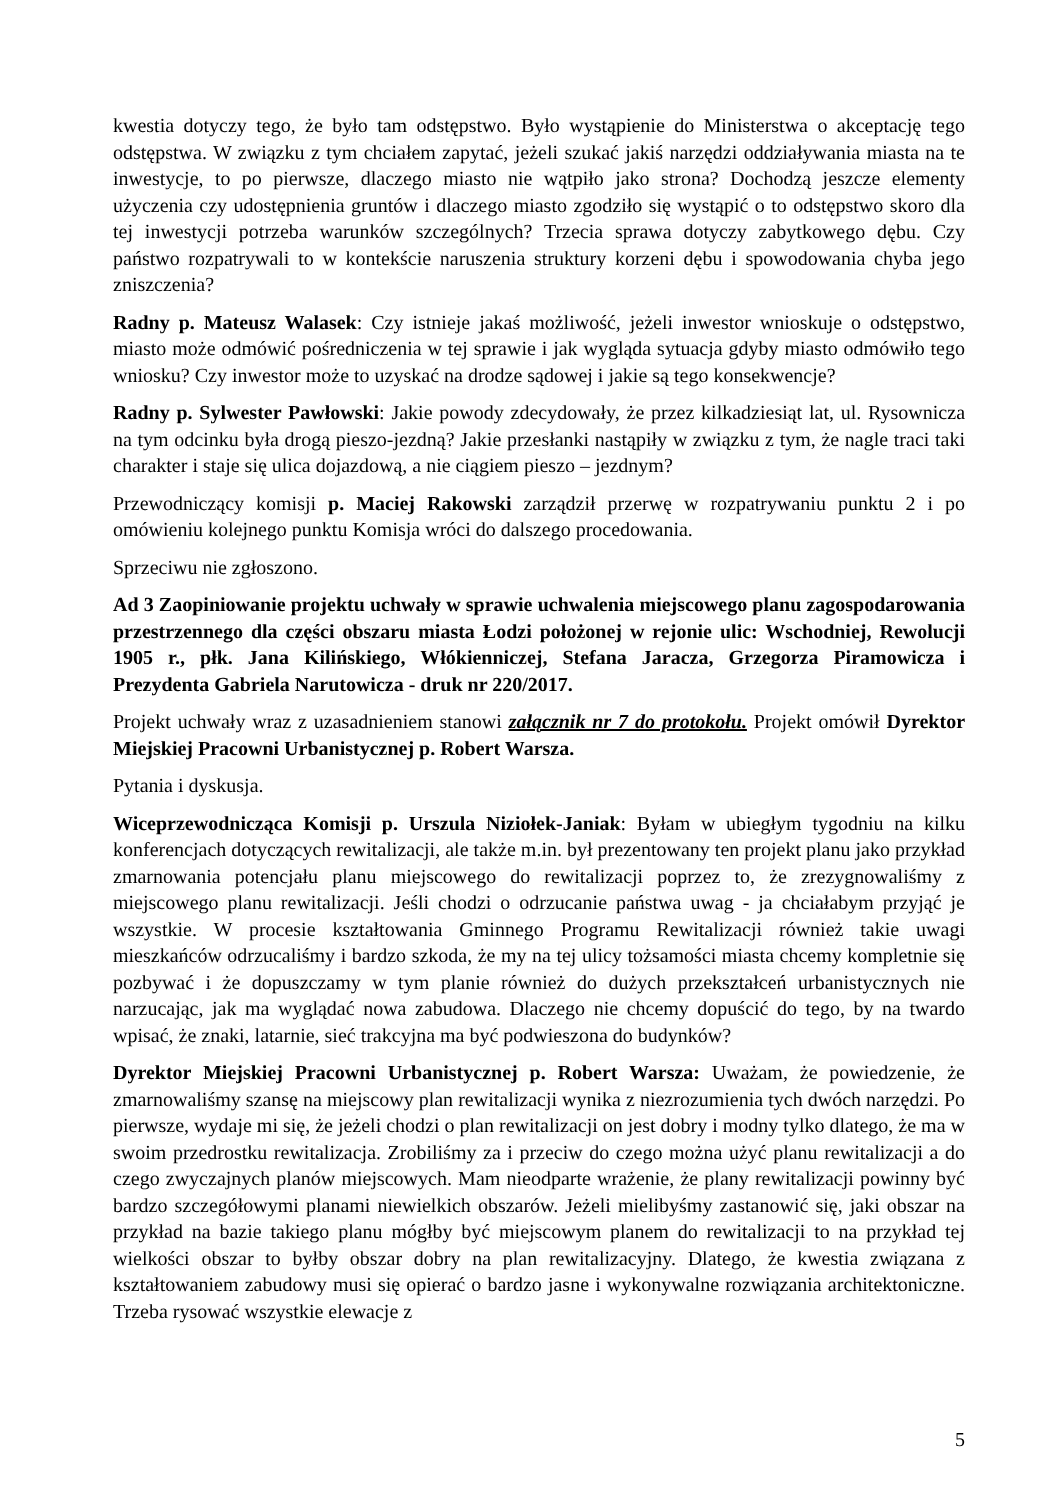kwestia dotyczy tego, że było tam odstępstwo. Było wystąpienie do Ministerstwa o akceptację tego odstępstwa. W związku z tym chciałem zapytać, jeżeli szukać jakiś narzędzi oddziaływania miasta na te inwestycje, to po pierwsze, dlaczego miasto nie wątpiło jako strona? Dochodzą jeszcze elementy użyczenia czy udostępnienia gruntów i dlaczego miasto zgodziło się wystąpić o to odstępstwo skoro dla tej inwestycji potrzeba warunków szczególnych? Trzecia sprawa dotyczy zabytkowego dębu. Czy państwo rozpatrywali to w kontekście naruszenia struktury korzeni dębu i spowodowania chyba jego zniszczenia?
Radny p. Mateusz Walasek: Czy istnieje jakaś możliwość, jeżeli inwestor wnioskuje o odstępstwo, miasto może odmówić pośredniczenia w tej sprawie i jak wygląda sytuacja gdyby miasto odmówiło tego wniosku? Czy inwestor może to uzyskać na drodze sądowej i jakie są tego konsekwencje?
Radny p. Sylwester Pawłowski: Jakie powody zdecydowały, że przez kilkadziesiąt lat, ul. Rysownicza na tym odcinku była drogą pieszo-jezdną? Jakie przesłanki nastąpiły w związku z tym, że nagle traci taki charakter i staje się ulica dojazdową, a nie ciągiem pieszo – jezdnym?
Przewodniczący komisji p. Maciej Rakowski zarządził przerwę w rozpatrywaniu punktu 2 i po omówieniu kolejnego punktu Komisja wróci do dalszego procedowania.
Sprzeciwu nie zgłoszono.
Ad 3 Zaopiniowanie projektu uchwały w sprawie uchwalenia miejscowego planu zagospodarowania przestrzennego dla części obszaru miasta Łodzi położonej w rejonie ulic: Wschodniej, Rewolucji 1905 r., płk. Jana Kilińskiego, Włókienniczej, Stefana Jaracza, Grzegorza Piramowicza i Prezydenta Gabriela Narutowicza - druk nr 220/2017.
Projekt uchwały wraz z uzasadnieniem stanowi załącznik nr 7 do protokołu. Projekt omówił Dyrektor Miejskiej Pracowni Urbanistycznej p. Robert Warsza.
Pytania i dyskusja.
Wiceprzewodnicząca Komisji p. Urszula Niziołek-Janiak: Byłam w ubiegłym tygodniu na kilku konferencjach dotyczących rewitalizacji, ale także m.in. był prezentowany ten projekt planu jako przykład zmarnowania potencjału planu miejscowego do rewitalizacji poprzez to, że zrezygnowaliśmy z miejscowego planu rewitalizacji. Jeśli chodzi o odrzucanie państwa uwag - ja chciałabym przyjąć je wszystkie. W procesie kształtowania Gminnego Programu Rewitalizacji również takie uwagi mieszkańców odrzucaliśmy i bardzo szkoda, że my na tej ulicy tożsamości miasta chcemy kompletnie się pozbywać i że dopuszczamy w tym planie również do dużych przekształceń urbanistycznych nie narzucając, jak ma wyglądać nowa zabudowa. Dlaczego nie chcemy dopuścić do tego, by na twardo wpisać, że znaki, latarnie, sieć trakcyjna ma być podwieszona do budynków?
Dyrektor Miejskiej Pracowni Urbanistycznej p. Robert Warsza: Uważam, że powiedzenie, że zmarnowaliśmy szansę na miejscowy plan rewitalizacji wynika z niezrozumienia tych dwóch narzędzi. Po pierwsze, wydaje mi się, że jeżeli chodzi o plan rewitalizacji on jest dobry i modny tylko dlatego, że ma w swoim przedrostku rewitalizacja. Zrobiliśmy za i przeciw do czego można użyć planu rewitalizacji a do czego zwyczajnych planów miejscowych. Mam nieodparte wrażenie, że plany rewitalizacji powinny być bardzo szczegółowymi planami niewielkich obszarów. Jeżeli mielibyśmy zastanowić się, jaki obszar na przykład na bazie takiego planu mógłby być miejscowym planem do rewitalizacji to na przykład tej wielkości obszar to byłby obszar dobry na plan rewitalizacyjny. Dlatego, że kwestia związana z kształtowaniem zabudowy musi się opierać o bardzo jasne i wykonywalne rozwiązania architektoniczne. Trzeba rysować wszystkie elewacje z
5